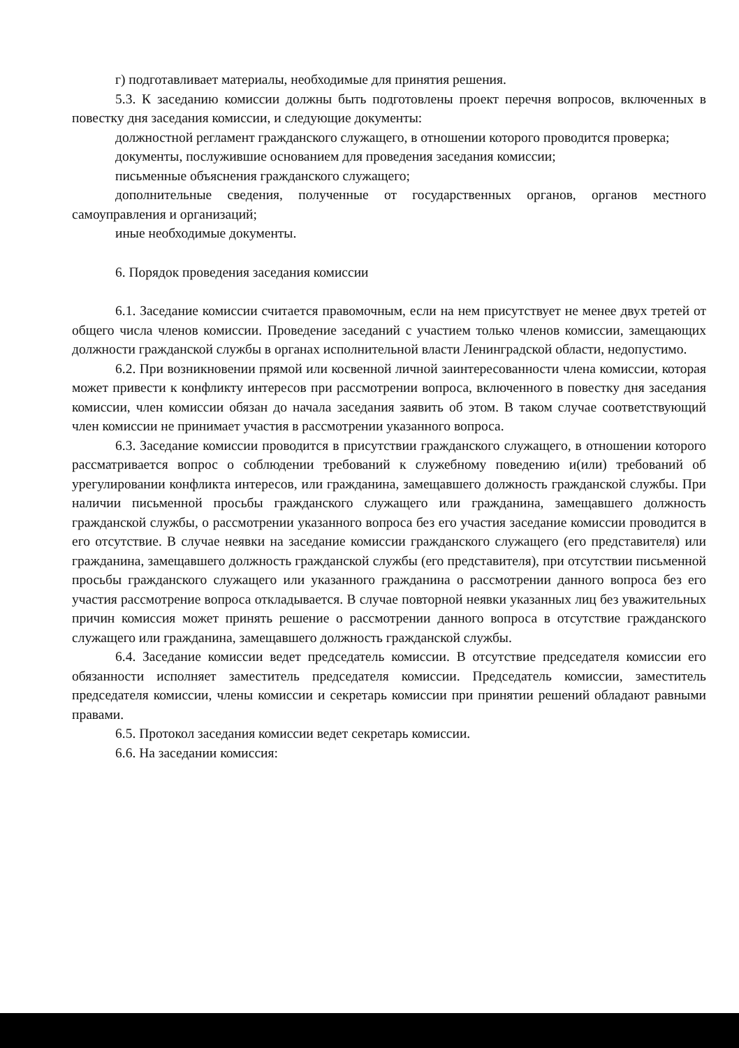г) подготавливает материалы, необходимые для принятия решения.
5.3. К заседанию комиссии должны быть подготовлены проект перечня вопросов, включенных в повестку дня заседания комиссии, и следующие документы:
должностной регламент гражданского служащего, в отношении которого проводится проверка;
документы, послужившие основанием для проведения заседания комиссии;
письменные объяснения гражданского служащего;
дополнительные сведения, полученные от государственных органов, органов местного самоуправления и организаций;
иные необходимые документы.
6. Порядок проведения заседания комиссии
6.1. Заседание комиссии считается правомочным, если на нем присутствует не менее двух третей от общего числа членов комиссии. Проведение заседаний с участием только членов комиссии, замещающих должности гражданской службы в органах исполнительной власти Ленинградской области, недопустимо.
6.2. При возникновении прямой или косвенной личной заинтересованности члена комиссии, которая может привести к конфликту интересов при рассмотрении вопроса, включенного в повестку дня заседания комиссии, член комиссии обязан до начала заседания заявить об этом. В таком случае соответствующий член комиссии не принимает участия в рассмотрении указанного вопроса.
6.3. Заседание комиссии проводится в присутствии гражданского служащего, в отношении которого рассматривается вопрос о соблюдении требований к служебному поведению и(или) требований об урегулировании конфликта интересов, или гражданина, замещавшего должность гражданской службы. При наличии письменной просьбы гражданского служащего или гражданина, замещавшего должность гражданской службы, о рассмотрении указанного вопроса без его участия заседание комиссии проводится в его отсутствие. В случае неявки на заседание комиссии гражданского служащего (его представителя) или гражданина, замещавшего должность гражданской службы (его представителя), при отсутствии письменной просьбы гражданского служащего или указанного гражданина о рассмотрении данного вопроса без его участия рассмотрение вопроса откладывается. В случае повторной неявки указанных лиц без уважительных причин комиссия может принять решение о рассмотрении данного вопроса в отсутствие гражданского служащего или гражданина, замещавшего должность гражданской службы.
6.4. Заседание комиссии ведет председатель комиссии. В отсутствие председателя комиссии его обязанности исполняет заместитель председателя комиссии. Председатель комиссии, заместитель председателя комиссии, члены комиссии и секретарь комиссии при принятии решений обладают равными правами.
6.5. Протокол заседания комиссии ведет секретарь комиссии.
6.6. На заседании комиссия: